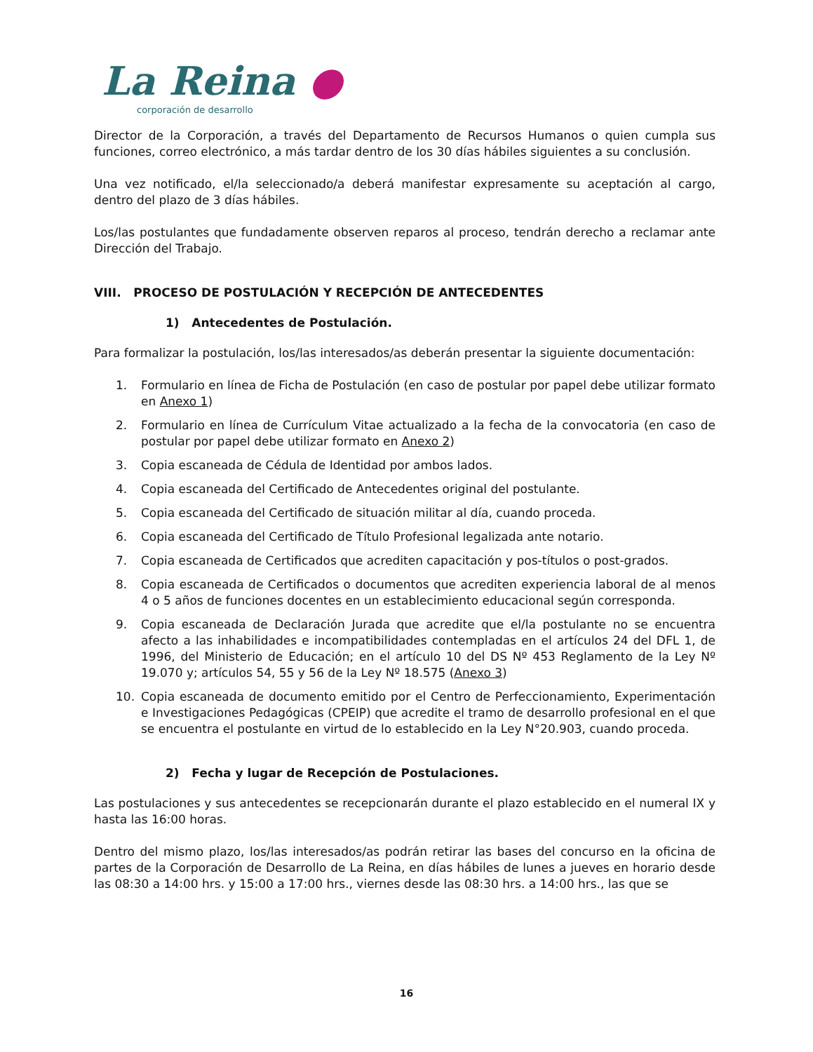La Reina ●
corporación de desarrollo
Director de la Corporación, a través del Departamento de Recursos Humanos o quien cumpla sus funciones, correo electrónico, a más tardar dentro de los 30 días hábiles siguientes a su conclusión.
Una vez notificado, el/la seleccionado/a deberá manifestar expresamente su aceptación al cargo, dentro del plazo de 3 días hábiles.
Los/las postulantes que fundadamente observen reparos al proceso, tendrán derecho a reclamar ante Dirección del Trabajo.
VIII. PROCESO DE POSTULACIÓN Y RECEPCIÓN DE ANTECEDENTES
1) Antecedentes de Postulación.
Para formalizar la postulación, los/las interesados/as deberán presentar la siguiente documentación:
1. Formulario en línea de Ficha de Postulación (en caso de postular por papel debe utilizar formato en Anexo 1)
2. Formulario en línea de Currículum Vitae actualizado a la fecha de la convocatoria (en caso de postular por papel debe utilizar formato en Anexo 2)
3. Copia escaneada de Cédula de Identidad por ambos lados.
4. Copia escaneada del Certificado de Antecedentes original del postulante.
5. Copia escaneada del Certificado de situación militar al día, cuando proceda.
6. Copia escaneada del Certificado de Título Profesional legalizada ante notario.
7. Copia escaneada de Certificados que acrediten capacitación y pos-títulos o post-grados.
8. Copia escaneada de Certificados o documentos que acrediten experiencia laboral de al menos 4 o 5 años de funciones docentes en un establecimiento educacional según corresponda.
9. Copia escaneada de Declaración Jurada que acredite que el/la postulante no se encuentra afecto a las inhabilidades e incompatibilidades contempladas en el artículos 24 del DFL 1, de 1996, del Ministerio de Educación; en el artículo 10 del DS Nº 453 Reglamento de la Ley Nº 19.070 y; artículos 54, 55 y 56 de la Ley Nº 18.575 (Anexo 3)
10. Copia escaneada de documento emitido por el Centro de Perfeccionamiento, Experimentación e Investigaciones Pedagógicas (CPEIP) que acredite el tramo de desarrollo profesional en el que se encuentra el postulante en virtud de lo establecido en la Ley N°20.903, cuando proceda.
2) Fecha y lugar de Recepción de Postulaciones.
Las postulaciones y sus antecedentes se recepcionarán durante el plazo establecido en el numeral IX y hasta las 16:00 horas.
Dentro del mismo plazo, los/las interesados/as podrán retirar las bases del concurso en la oficina de partes de la Corporación de Desarrollo de La Reina, en días hábiles de lunes a jueves en horario desde las 08:30 a 14:00 hrs. y 15:00 a 17:00 hrs., viernes desde las 08:30 hrs. a 14:00 hrs., las que se
16